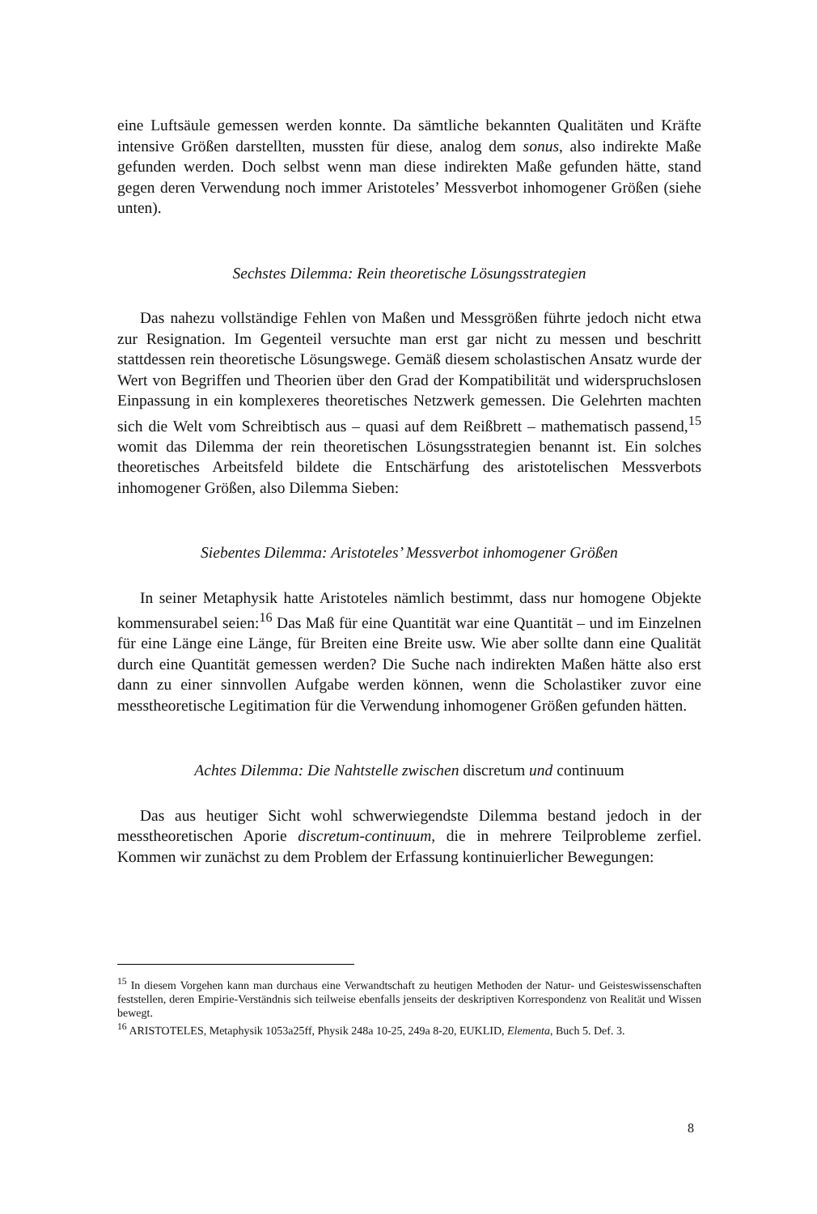eine Luftsäule gemessen werden konnte. Da sämtliche bekannten Qualitäten und Kräfte intensive Größen darstellten, mussten für diese, analog dem sonus, also indirekte Maße gefunden werden. Doch selbst wenn man diese indirekten Maße gefunden hätte, stand gegen deren Verwendung noch immer Aristoteles’ Messverbot inhomogener Größen (siehe unten).
Sechstes Dilemma: Rein theoretische Lösungsstrategien
Das nahezu vollständige Fehlen von Maßen und Messgrößen führte jedoch nicht etwa zur Resignation. Im Gegenteil versuchte man erst gar nicht zu messen und beschritt stattdessen rein theoretische Lösungswege. Gemäß diesem scholastischen Ansatz wurde der Wert von Begriffen und Theorien über den Grad der Kompatibilität und widerspruchslosen Einpassung in ein komplexeres theoretisches Netzwerk gemessen. Die Gelehrten machten sich die Welt vom Schreibtisch aus – quasi auf dem Reißbrett – mathematisch passend,<sup>15</sup> womit das Dilemma der rein theoretischen Lösungsstrategien benannt ist. Ein solches theoretisches Arbeitsfeld bildete die Entschärfung des aristotelischen Messverbots inhomogener Größen, also Dilemma Sieben:
Siebentes Dilemma: Aristoteles’ Messverbot inhomogener Größen
In seiner Metaphysik hatte Aristoteles nämlich bestimmt, dass nur homogene Objekte kommensurabel seien:<sup>16</sup> Das Maß für eine Quantität war eine Quantität – und im Einzelnen für eine Länge eine Länge, für Breiten eine Breite usw. Wie aber sollte dann eine Qualität durch eine Quantität gemessen werden? Die Suche nach indirekten Maßen hätte also erst dann zu einer sinnvollen Aufgabe werden können, wenn die Scholastiker zuvor eine messtheoretische Legitimation für die Verwendung inhomogener Größen gefunden hätten.
Achtes Dilemma: Die Nahtstelle zwischen discretum und continuum
Das aus heutiger Sicht wohl schwerwiegendste Dilemma bestand jedoch in der messtheoretischen Aporie discretum-continuum, die in mehrere Teilprobleme zerfiel. Kommen wir zunächst zu dem Problem der Erfassung kontinuierlicher Bewegungen:
<sup>15</sup> In diesem Vorgehen kann man durchaus eine Verwandtschaft zu heutigen Methoden der Natur- und Geisteswissenschaften feststellen, deren Empirie-Verständnis sich teilweise ebenfalls jenseits der deskriptiven Korrespondenz von Realität und Wissen bewegt.
<sup>16</sup> ARISTOTELES, Metaphysik 1053a25ff, Physik 248a 10-25, 249a 8-20, EUKLID, Elementa, Buch 5. Def. 3.
8